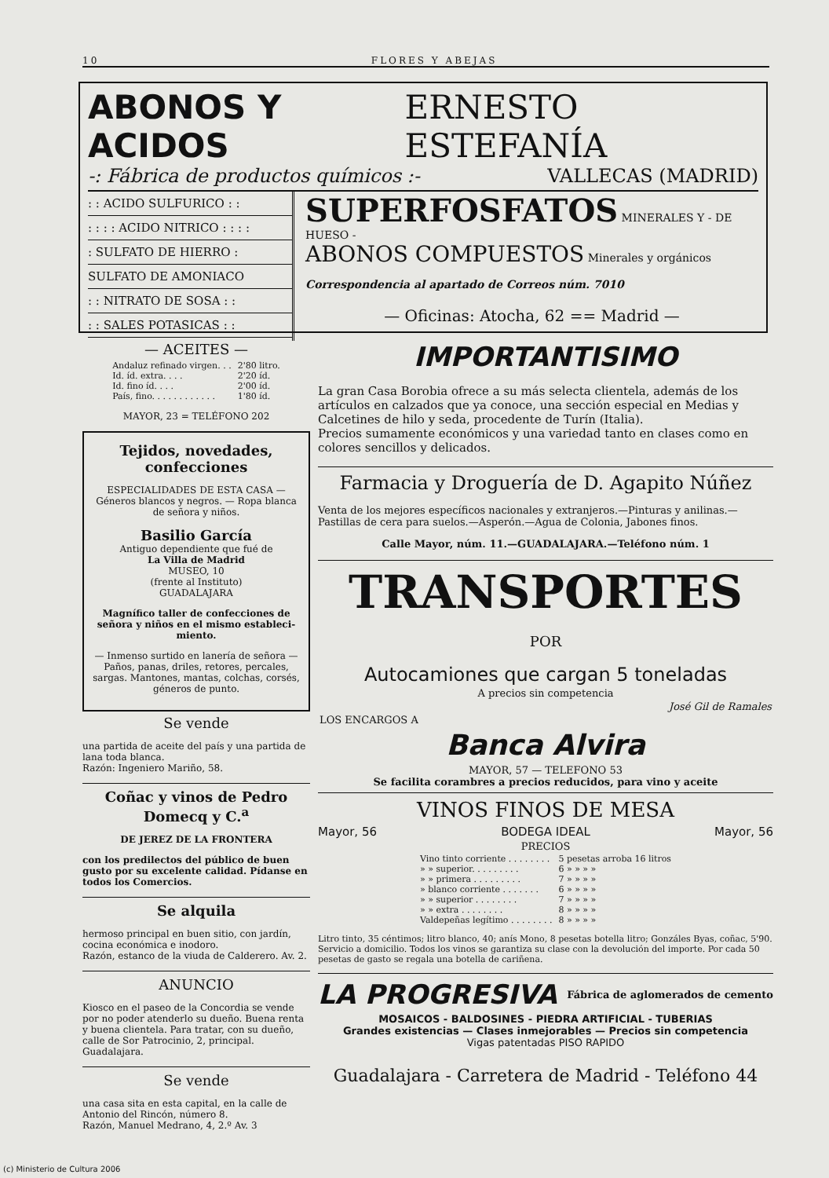10 FLORES Y ABEJAS
ABONOS Y ACIDOS ERNESTO ESTEFANÍA
-: Fábrica de productos químicos :- VALLECAS (MADRID)
: : ACIDO SULFURICO : :
: : : : ACIDO NITRICO : : : :
: SULFATO DE HIERRO :
SULFATO DE AMONIACO
: : NITRATO DE SOSA : :
: : SALES POTASICAS : :
SUPERFOSFATOS MINERALES Y - DE HUESO -
ABONOS COMPUESTOS Minerales y orgánicos
Correspondencia al apartado de Correos núm. 7010
— Oficinas: Atocha, 62 == Madrid —
— ACEITES —
| Andaluz refinado virgen. . . | 2'80 litro. |
| Id. íd. extra. . . . | 2'20 íd. |
| Id. fino íd. . . . | 2'00 íd. |
| País, fino. . . . . . . . . . . . | 1'80 íd. |
MAYOR, 23 = TELÉFONO 202
Tejidos, novedades, confecciones
ESPECIALIDADES DE ESTA CASA — Géneros blancos y negros. — Ropa blanca de señora y niños.
Basilio García
Antiguo dependiente que fué de
La Villa de Madrid
MUSEO, 10
(frente al Instituto)
GUADALAJARA
Magnífico taller de confecciones de señora y niños en el mismo estableci-miento.
— Inmenso surtido en lanería de señora — Paños, panas, driles, retores, percales, sargas. Mantones, mantas, colchas, corsés, géneros de punto.
Se vende
una partida de aceite del país y una partida de lana toda blanca.
Razón: Ingeniero Mariño, 58.
Coñac y vinos de Pedro Domecq y C.<sup>a</sup>
DE JEREZ DE LA FRONTERA
con los predilectos del público de buen gusto por su excelente calidad. Pídanse en todos los Comercios.
Se alquila
hermoso principal en buen sitio, con jardín, cocina económica e inodoro.
Razón, estanco de la viuda de Calderero. Av. 2.
ANUNCIO
Kiosco en el paseo de la Concordia se vende por no poder atenderlo su dueño. Buena renta y buena clientela. Para tratar, con su dueño, calle de Sor Patrocinio, 2, principal. Guadalajara.
Se vende
una casa sita en esta capital, en la calle de Antonio del Rincón, número 8.
Razón, Manuel Medrano, 4, 2.º Av. 3
IMPORTANTISIMO
La gran Casa Borobia ofrece a su más selecta clientela, además de los artículos en calzados que ya conoce, una sección especial en Medias y Calcetines de hilo y seda, procedente de Turín (Italia).
Precios sumamente económicos y una variedad tanto en clases como en colores sencillos y delicados.
Farmacia y Droguería de D. Agapito Núñez
Venta de los mejores específicos nacionales y extranjeros.—Pinturas y anilinas.—Pastillas de cera para suelos.—Asperón.—Agua de Colonia, Jabones finos.
Calle Mayor, núm. 11.—GUADALAJARA.—Teléfono núm. 1
TRANSPORTES
POR
Autocamiones que cargan 5 toneladas
A precios sin competencia
José Gil de Ramales
LOS ENCARGOS A
Banca Alvira
MAYOR, 57 — TELEFONO 53
Se facilita corambres a precios reducidos, para vino y aceite
VINOS FINOS DE MESA
Mayor, 56 BODEGA IDEAL Mayor, 56
PRECIOS
| Vino tinto corriente . . . . . . . . | 5 pesetas arroba 16 litros |
| » » superior. . . . . . . . . | 6 » » » » |
| » » primera . . . . . . . . . | 7 » » » » |
| » blanco corriente . . . . . . . | 6 » » » » |
| » » superior . . . . . . . . | 7 » » » » |
| » » extra . . . . . . . . | 8 » » » » |
| Valdepeñas legítimo . . . . . . . . | 8 » » » » |
Litro tinto, 35 céntimos; litro blanco, 40; anís Mono, 8 pesetas botella litro; Gonzáles Byas, coñac, 5'90. Servicio a domicilio. Todos los vinos se garantiza su clase con la devolución del importe. Por cada 50 pesetas de gasto se regala una botella de cariñena.
LA PROGRESIVA Fábrica de aglomerados de cemento
MOSAICOS - BALDOSINES - PIEDRA ARTIFICIAL - TUBERIAS
Grandes existencias — Clases inmejorables — Precios sin competencia
Vigas patentadas PISO RAPIDO
Guadalajara - Carretera de Madrid - Teléfono 44
(c) Ministerio de Cultura 2006